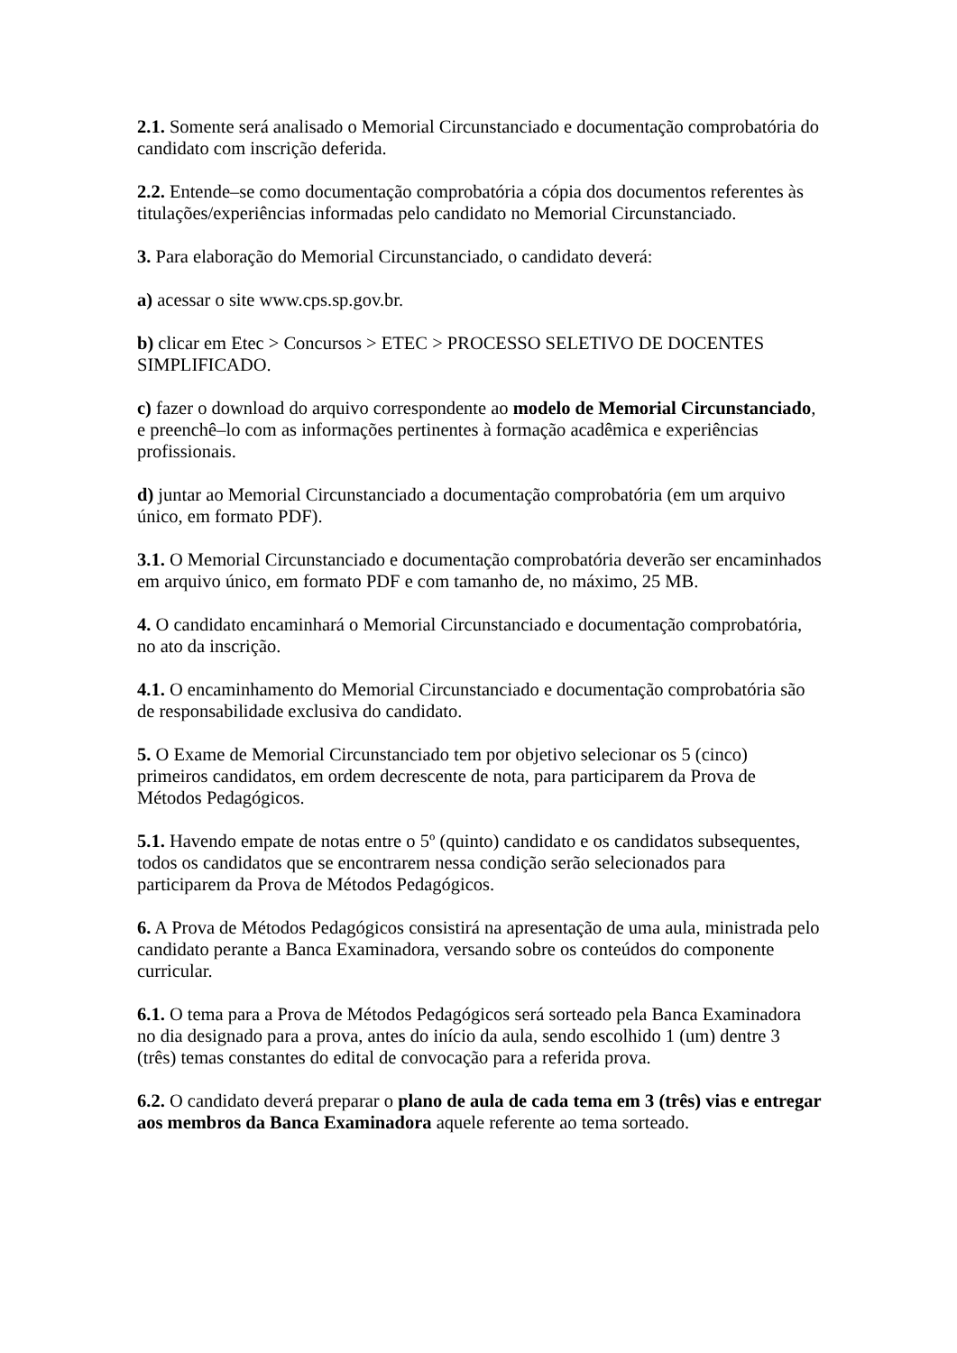2.1. Somente será analisado o Memorial Circunstanciado e documentação comprobatória do candidato com inscrição deferida.
2.2. Entende–se como documentação comprobatória a cópia dos documentos referentes às titulações/experiências informadas pelo candidato no Memorial Circunstanciado.
3. Para elaboração do Memorial Circunstanciado, o candidato deverá:
a) acessar o site www.cps.sp.gov.br.
b) clicar em Etec > Concursos > ETEC > PROCESSO SELETIVO DE DOCENTES SIMPLIFICADO.
c) fazer o download do arquivo correspondente ao modelo de Memorial Circunstanciado, e preenchê–lo com as informações pertinentes à formação acadêmica e experiências profissionais.
d) juntar ao Memorial Circunstanciado a documentação comprobatória (em um arquivo único, em formato PDF).
3.1. O Memorial Circunstanciado e documentação comprobatória deverão ser encaminhados em arquivo único, em formato PDF e com tamanho de, no máximo, 25 MB.
4. O candidato encaminhará o Memorial Circunstanciado e documentação comprobatória, no ato da inscrição.
4.1. O encaminhamento do Memorial Circunstanciado e documentação comprobatória são de responsabilidade exclusiva do candidato.
5. O Exame de Memorial Circunstanciado tem por objetivo selecionar os 5 (cinco) primeiros candidatos, em ordem decrescente de nota, para participarem da Prova de Métodos Pedagógicos.
5.1. Havendo empate de notas entre o 5º (quinto) candidato e os candidatos subsequentes, todos os candidatos que se encontrarem nessa condição serão selecionados para participarem da Prova de Métodos Pedagógicos.
6. A Prova de Métodos Pedagógicos consistirá na apresentação de uma aula, ministrada pelo candidato perante a Banca Examinadora, versando sobre os conteúdos do componente curricular.
6.1. O tema para a Prova de Métodos Pedagógicos será sorteado pela Banca Examinadora no dia designado para a prova, antes do início da aula, sendo escolhido 1 (um) dentre 3 (três) temas constantes do edital de convocação para a referida prova.
6.2. O candidato deverá preparar o plano de aula de cada tema em 3 (três) vias e entregar aos membros da Banca Examinadora aquele referente ao tema sorteado.